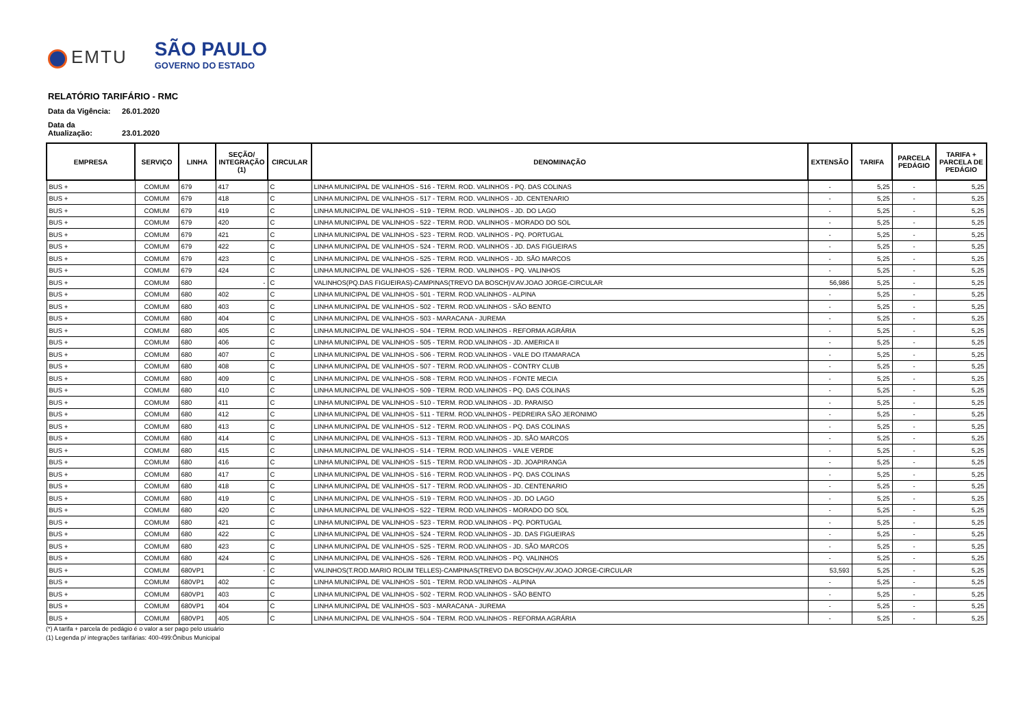EMTU
SÃO PAULO
GOVERNO DO ESTADO
RELATÓRIO TARIFÁRIO - RMC
Data da Vigência: 26.01.2020
Data da Atualização: 23.01.2020
| EMPRESA | SERVIÇO | LINHA | SEÇÃO/ INTEGRAÇÃO (1) | CIRCULAR | DENOMINAÇÃO | EXTENSÃO | TARIFA | PARCELA PEDÁGIO | TARIFA + PARCELA DE PEDÁGIO |
| --- | --- | --- | --- | --- | --- | --- | --- | --- | --- |
| BUS + | COMUM | 679 | 417 | C | LINHA MUNICIPAL DE VALINHOS - 516 - TERM. ROD. VALINHOS - PQ. DAS COLINAS | - | 5,25 | - | 5,25 |
| BUS + | COMUM | 679 | 418 | C | LINHA MUNICIPAL DE VALINHOS - 517 - TERM. ROD. VALINHOS - JD. CENTENARIO | - | 5,25 | - | 5,25 |
| BUS + | COMUM | 679 | 419 | C | LINHA MUNICIPAL DE VALINHOS - 519 - TERM. ROD. VALINHOS - JD. DO LAGO | - | 5,25 | - | 5,25 |
| BUS + | COMUM | 679 | 420 | C | LINHA MUNICIPAL DE VALINHOS - 522 - TERM. ROD. VALINHOS - MORADO DO SOL | - | 5,25 | - | 5,25 |
| BUS + | COMUM | 679 | 421 | C | LINHA MUNICIPAL DE VALINHOS - 523 - TERM. ROD. VALINHOS - PQ. PORTUGAL | - | 5,25 | - | 5,25 |
| BUS + | COMUM | 679 | 422 | C | LINHA MUNICIPAL DE VALINHOS - 524 - TERM. ROD. VALINHOS - JD. DAS FIGUEIRAS | - | 5,25 | - | 5,25 |
| BUS + | COMUM | 679 | 423 | C | LINHA MUNICIPAL DE VALINHOS - 525 - TERM. ROD. VALINHOS - JD. SÃO MARCOS | - | 5,25 | - | 5,25 |
| BUS + | COMUM | 679 | 424 | C | LINHA MUNICIPAL DE VALINHOS - 526 - TERM. ROD. VALINHOS - PQ. VALINHOS | - | 5,25 | - | 5,25 |
| BUS + | COMUM | 680 | - | C | VALINHOS(PQ.DAS FIGUEIRAS)-CAMPINAS(TREVO DA BOSCH)V.AV.JOAO JORGE-CIRCULAR | 56,986 | 5,25 | - | 5,25 |
| BUS + | COMUM | 680 | 402 | C | LINHA MUNICIPAL DE VALINHOS - 501 - TERM. ROD.VALINHOS - ALPINA | - | 5,25 | - | 5,25 |
| BUS + | COMUM | 680 | 403 | C | LINHA MUNICIPAL DE VALINHOS - 502 - TERM. ROD.VALINHOS - SÃO BENTO | - | 5,25 | - | 5,25 |
| BUS + | COMUM | 680 | 404 | C | LINHA MUNICIPAL DE VALINHOS - 503 - MARACANA - JUREMA | - | 5,25 | - | 5,25 |
| BUS + | COMUM | 680 | 405 | C | LINHA MUNICIPAL DE VALINHOS - 504 - TERM. ROD.VALINHOS - REFORMA AGRÁRIA | - | 5,25 | - | 5,25 |
| BUS + | COMUM | 680 | 406 | C | LINHA MUNICIPAL DE VALINHOS - 505 - TERM. ROD.VALINHOS - JD. AMERICA II | - | 5,25 | - | 5,25 |
| BUS + | COMUM | 680 | 407 | C | LINHA MUNICIPAL DE VALINHOS - 506 - TERM. ROD.VALINHOS - VALE DO ITAMARACA | - | 5,25 | - | 5,25 |
| BUS + | COMUM | 680 | 408 | C | LINHA MUNICIPAL DE VALINHOS - 507 - TERM. ROD.VALINHOS - CONTRY CLUB | - | 5,25 | - | 5,25 |
| BUS + | COMUM | 680 | 409 | C | LINHA MUNICIPAL DE VALINHOS - 508 - TERM. ROD.VALINHOS - FONTE MECIA | - | 5,25 | - | 5,25 |
| BUS + | COMUM | 680 | 410 | C | LINHA MUNICIPAL DE VALINHOS - 509 - TERM. ROD.VALINHOS - PQ. DAS COLINAS | - | 5,25 | - | 5,25 |
| BUS + | COMUM | 680 | 411 | C | LINHA MUNICIPAL DE VALINHOS - 510 - TERM. ROD.VALINHOS - JD. PARAISO | - | 5,25 | - | 5,25 |
| BUS + | COMUM | 680 | 412 | C | LINHA MUNICIPAL DE VALINHOS - 511 - TERM. ROD.VALINHOS - PEDREIRA SÃO JERONIMO | - | 5,25 | - | 5,25 |
| BUS + | COMUM | 680 | 413 | C | LINHA MUNICIPAL DE VALINHOS - 512 - TERM. ROD.VALINHOS - PQ. DAS COLINAS | - | 5,25 | - | 5,25 |
| BUS + | COMUM | 680 | 414 | C | LINHA MUNICIPAL DE VALINHOS - 513 - TERM. ROD.VALINHOS - JD. SÃO MARCOS | - | 5,25 | - | 5,25 |
| BUS + | COMUM | 680 | 415 | C | LINHA MUNICIPAL DE VALINHOS - 514 - TERM. ROD.VALINHOS - VALE VERDE | - | 5,25 | - | 5,25 |
| BUS + | COMUM | 680 | 416 | C | LINHA MUNICIPAL DE VALINHOS - 515 - TERM. ROD.VALINHOS - JD. JOAPIRANGA | - | 5,25 | - | 5,25 |
| BUS + | COMUM | 680 | 417 | C | LINHA MUNICIPAL DE VALINHOS - 516 - TERM. ROD.VALINHOS - PQ. DAS COLINAS | - | 5,25 | - | 5,25 |
| BUS + | COMUM | 680 | 418 | C | LINHA MUNICIPAL DE VALINHOS - 517 - TERM. ROD.VALINHOS - JD. CENTENARIO | - | 5,25 | - | 5,25 |
| BUS + | COMUM | 680 | 419 | C | LINHA MUNICIPAL DE VALINHOS - 519 - TERM. ROD.VALINHOS - JD. DO LAGO | - | 5,25 | - | 5,25 |
| BUS + | COMUM | 680 | 420 | C | LINHA MUNICIPAL DE VALINHOS - 522 - TERM. ROD.VALINHOS - MORADO DO SOL | - | 5,25 | - | 5,25 |
| BUS + | COMUM | 680 | 421 | C | LINHA MUNICIPAL DE VALINHOS - 523 - TERM. ROD.VALINHOS - PQ. PORTUGAL | - | 5,25 | - | 5,25 |
| BUS + | COMUM | 680 | 422 | C | LINHA MUNICIPAL DE VALINHOS - 524 - TERM. ROD.VALINHOS - JD. DAS FIGUEIRAS | - | 5,25 | - | 5,25 |
| BUS + | COMUM | 680 | 423 | C | LINHA MUNICIPAL DE VALINHOS - 525 - TERM. ROD.VALINHOS - JD. SÃO MARCOS | - | 5,25 | - | 5,25 |
| BUS + | COMUM | 680 | 424 | C | LINHA MUNICIPAL DE VALINHOS - 526 - TERM. ROD.VALINHOS - PQ. VALINHOS | - | 5,25 | - | 5,25 |
| BUS + | COMUM | 680VP1 | - | C | VALINHOS(T.ROD.MARIO ROLIM TELLES)-CAMPINAS(TREVO DA BOSCH)V.AV.JOAO JORGE-CIRCULAR | 53,593 | 5,25 | - | 5,25 |
| BUS + | COMUM | 680VP1 | 402 | C | LINHA MUNICIPAL DE VALINHOS - 501 - TERM. ROD.VALINHOS - ALPINA | - | 5,25 | - | 5,25 |
| BUS + | COMUM | 680VP1 | 403 | C | LINHA MUNICIPAL DE VALINHOS - 502 - TERM. ROD.VALINHOS - SÃO BENTO | - | 5,25 | - | 5,25 |
| BUS + | COMUM | 680VP1 | 404 | C | LINHA MUNICIPAL DE VALINHOS - 503 - MARACANA - JUREMA | - | 5,25 | - | 5,25 |
| BUS + | COMUM | 680VP1 | 405 | C | LINHA MUNICIPAL DE VALINHOS - 504 - TERM. ROD.VALINHOS - REFORMA AGRÁRIA | - | 5,25 | - | 5,25 |
(*) A tarifa + parcela de pedágio é o valor a ser pago pelo usuário
(1) Legenda p/ integrações tarifárias: 400-499:Ônibus Municipal